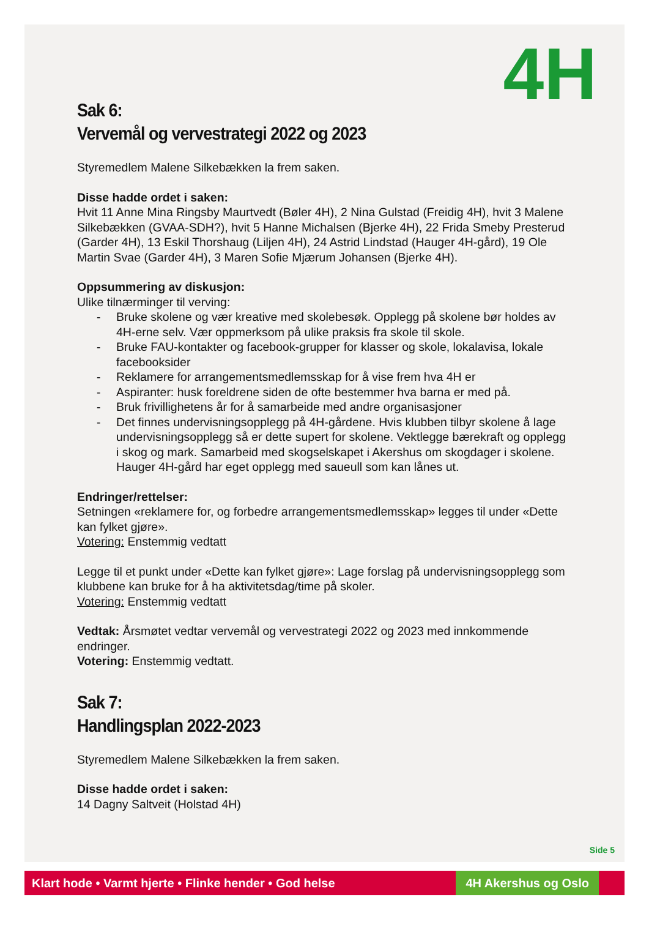4H
Sak 6:
Vervemål og vervestrategi 2022 og 2023
Styremedlem Malene Silkebækken la frem saken.
Disse hadde ordet i saken:
Hvit 11 Anne Mina Ringsby Maurtvedt (Bøler 4H), 2 Nina Gulstad (Freidig 4H), hvit 3 Malene Silkebækken (GVAA-SDH?), hvit 5 Hanne Michalsen (Bjerke 4H), 22 Frida Smeby Presterud (Garder 4H), 13 Eskil Thorshaug (Liljen 4H), 24 Astrid Lindstad (Hauger 4H-gård), 19 Ole Martin Svae (Garder 4H), 3 Maren Sofie Mjærum Johansen (Bjerke 4H).
Oppsummering av diskusjon:
Ulike tilnærminger til verving:
- Bruke skolene og vær kreative med skolebesøk. Opplegg på skolene bør holdes av 4H-erne selv. Vær oppmerksom på ulike praksis fra skole til skole.
- Bruke FAU-kontakter og facebook-grupper for klasser og skole, lokalavisa, lokale facebooksider
- Reklamere for arrangementsmedlemsskap for å vise frem hva 4H er
- Aspiranter: husk foreldrene siden de ofte bestemmer hva barna er med på.
- Bruk frivillighetens år for å samarbeide med andre organisasjoner
- Det finnes undervisningsopplegg på 4H-gårdene. Hvis klubben tilbyr skolene å lage undervisningsopplegg så er dette supert for skolene. Vektlegge bærekraft og opplegg i skog og mark. Samarbeid med skogselskapet i Akershus om skogdager i skolene. Hauger 4H-gård har eget opplegg med saueull som kan lånes ut.
Endringer/rettelser:
Setningen «reklamere for, og forbedre arrangementsmedlemsskap» legges til under «Dette kan fylket gjøre».
Votering: Enstemmig vedtatt
Legge til et punkt under «Dette kan fylket gjøre»: Lage forslag på undervisningsopplegg som klubbene kan bruke for å ha aktivitetsdag/time på skoler.
Votering: Enstemmig vedtatt
Vedtak: Årsmøtet vedtar vervemål og vervestrategi 2022 og 2023 med innkommende endringer.
Votering: Enstemmig vedtatt.
Sak 7:
Handlingsplan 2022-2023
Styremedlem Malene Silkebækken la frem saken.
Disse hadde ordet i saken:
14 Dagny Saltveit (Holstad 4H)
Side 5
Klart hode • Varmt hjerte • Flinke hender • God helse
4H Akershus og Oslo